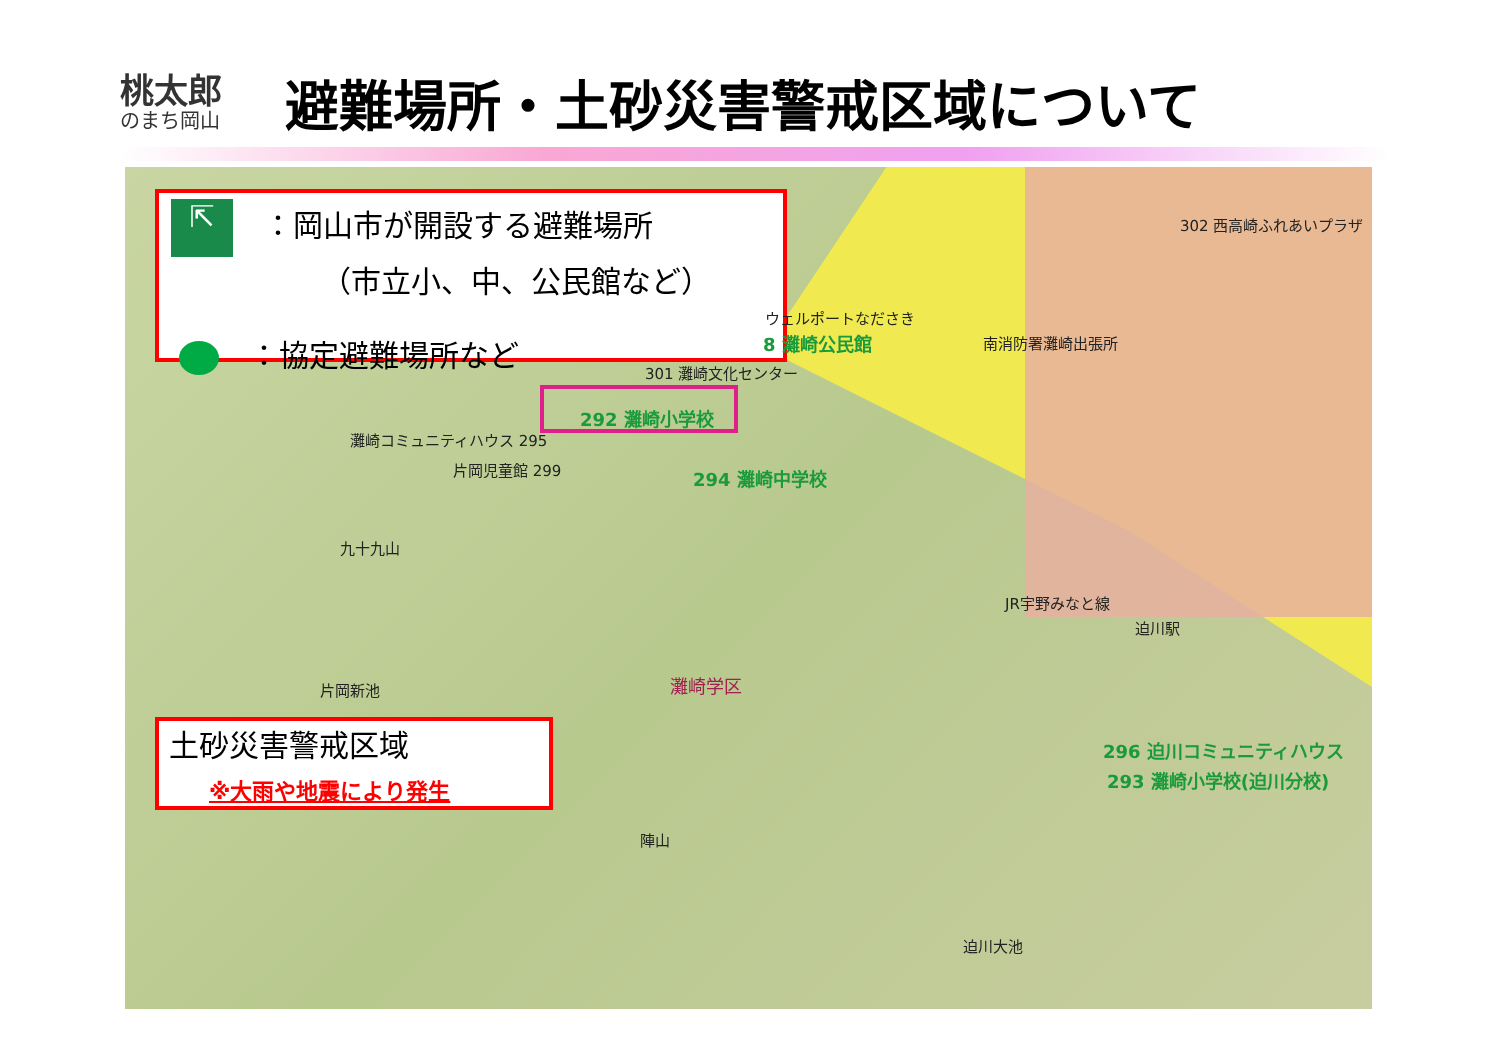桃太郎
のまち岡山
避難場所・土砂災害警戒区域について
⇱　：岡山市が開設する避難場所
（市立小、中、公民館など）
　：協定避難場所など
土砂災害警戒区域
※大雨や地震により発生
292 灘崎小学校
灘崎コミュニティハウス 295
片岡児童館 299 294 灘崎中学校
301 灘崎文化センター
ウェルポートなださき
8 灘崎公民館 南消防署灘崎出張所
302 西高崎ふれあいプラザ
九十九山
JR宇野みなと線
迫川駅
片岡新池 灘崎学区
296 迫川コミュニティハウス
293 灘崎小学校(迫川分校)
陣山
迫川大池